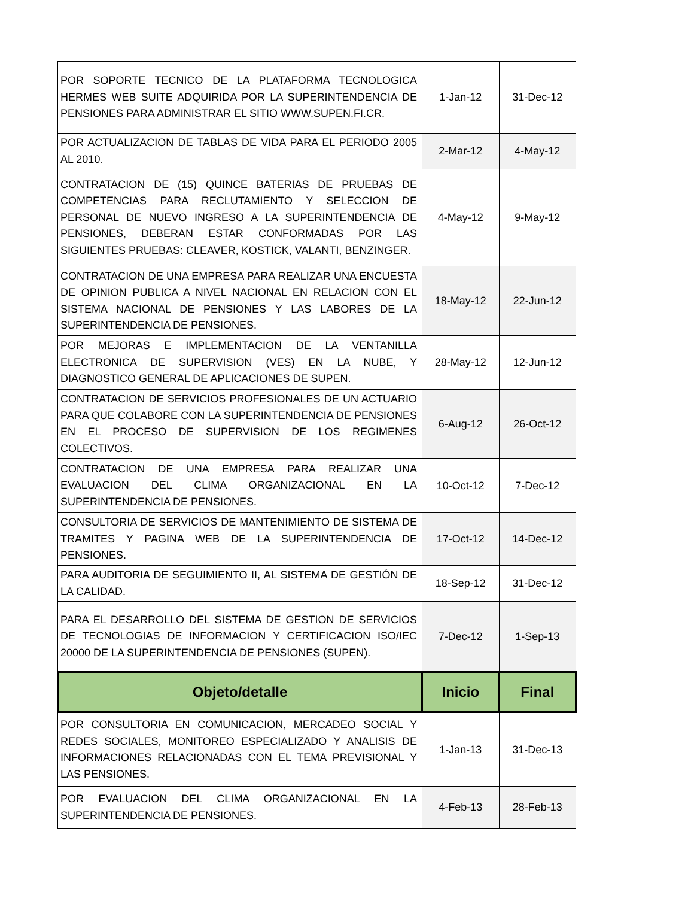| POR SOPORTE TECNICO DE LA PLATAFORMA TECNOLOGICA HERMES WEB SUITE ADQUIRIDA POR LA SUPERINTENDENCIA DE PENSIONES PARA ADMINISTRAR EL SITIO WWW.SUPEN.FI.CR. | 1-Jan-12 | 31-Dec-12 |
| POR ACTUALIZACION DE TABLAS DE VIDA PARA EL PERIODO 2005 AL 2010. | 2-Mar-12 | 4-May-12 |
| CONTRATACION DE (15) QUINCE BATERIAS DE PRUEBAS DE COMPETENCIAS PARA RECLUTAMIENTO Y SELECCION DE PERSONAL DE NUEVO INGRESO A LA SUPERINTENDENCIA DE PENSIONES, DEBERAN ESTAR CONFORMADAS POR LAS SIGUIENTES PRUEBAS: CLEAVER, KOSTICK, VALANTI, BENZINGER. | 4-May-12 | 9-May-12 |
| CONTRATACION DE UNA EMPRESA PARA REALIZAR UNA ENCUESTA DE OPINION PUBLICA A NIVEL NACIONAL EN RELACION CON EL SISTEMA NACIONAL DE PENSIONES Y LAS LABORES DE LA SUPERINTENDENCIA DE PENSIONES. | 18-May-12 | 22-Jun-12 |
| POR MEJORAS E IMPLEMENTACION DE LA VENTANILLA ELECTRONICA DE SUPERVISION (VES) EN LA NUBE, Y DIAGNOSTICO GENERAL DE APLICACIONES DE SUPEN. | 28-May-12 | 12-Jun-12 |
| CONTRATACION DE SERVICIOS PROFESIONALES DE UN ACTUARIO PARA QUE COLABORE CON LA SUPERINTENDENCIA DE PENSIONES EN EL PROCESO DE SUPERVISION DE LOS REGIMENES COLECTIVOS. | 6-Aug-12 | 26-Oct-12 |
| CONTRATACION DE UNA EMPRESA PARA REALIZAR UNA EVALUACION DEL CLIMA ORGANIZACIONAL EN LA SUPERINTENDENCIA DE PENSIONES. | 10-Oct-12 | 7-Dec-12 |
| CONSULTORIA DE SERVICIOS DE MANTENIMIENTO DE SISTEMA DE TRAMITES Y PAGINA WEB DE LA SUPERINTENDENCIA DE PENSIONES. | 17-Oct-12 | 14-Dec-12 |
| PARA AUDITORIA DE SEGUIMIENTO II, AL SISTEMA DE GESTIÓN DE LA CALIDAD. | 18-Sep-12 | 31-Dec-12 |
| PARA EL DESARROLLO DEL SISTEMA DE GESTION DE SERVICIOS DE TECNOLOGIAS DE INFORMACION Y CERTIFICACION ISO/IEC 20000 DE LA SUPERINTENDENCIA DE PENSIONES (SUPEN). | 7-Dec-12 | 1-Sep-13 |
| Objeto/detalle | Inicio | Final |
| POR CONSULTORIA EN COMUNICACION, MERCADEO SOCIAL Y REDES SOCIALES, MONITOREO ESPECIALIZADO Y ANALISIS DE INFORMACIONES RELACIONADAS CON EL TEMA PREVISIONAL Y LAS PENSIONES. | 1-Jan-13 | 31-Dec-13 |
| POR EVALUACION DEL CLIMA ORGANIZACIONAL EN LA SUPERINTENDENCIA DE PENSIONES. | 4-Feb-13 | 28-Feb-13 |